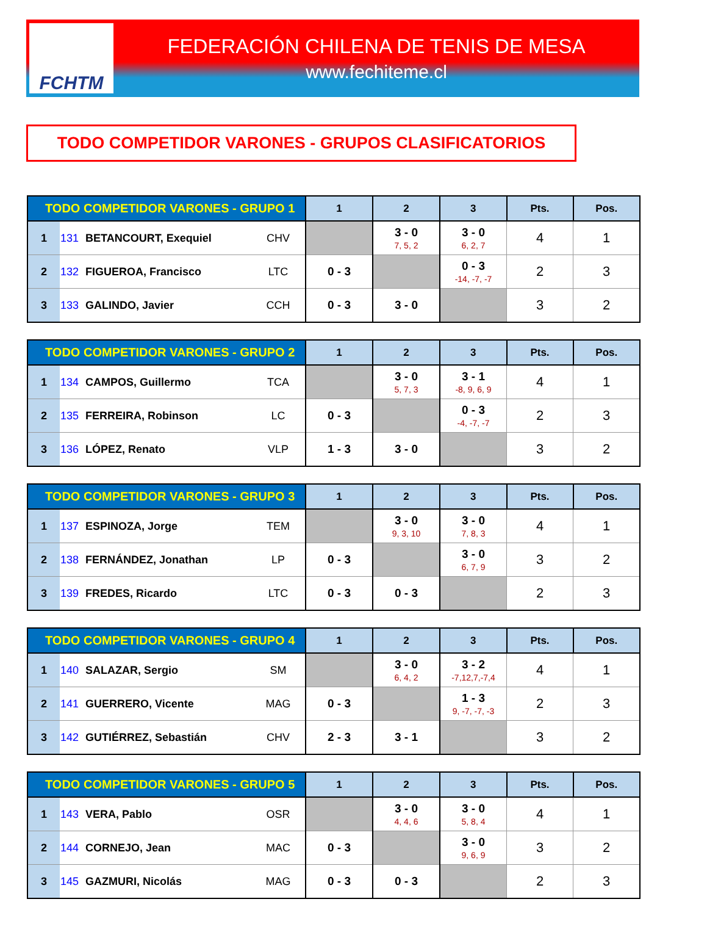FCHTM
FEDERACIÓN CHILENA DE TENIS DE MESA
www.fechiteme.cl
TODO COMPETIDOR VARONES - GRUPOS CLASIFICATORIOS
| TODO COMPETIDOR VARONES - GRUPO 1 | | | | 1 | 2 | 3 | Pts. | Pos. |
| --- | --- | --- | --- | --- | --- | --- | --- | --- |
| 1 | 131 | BETANCOURT, Exequiel | CHV | | 3 - 0 7, 5, 2 | 3 - 0 6, 2, 7 | 4 | 1 |
| 2 | 132 | FIGUEROA, Francisco | LTC | 0 - 3 | | 0 - 3 -14, -7, -7 | 2 | 3 |
| 3 | 133 | GALINDO, Javier | CCH | 0 - 3 | 3 - 0 | | 3 | 2 |
| TODO COMPETIDOR VARONES - GRUPO 2 | | | | 1 | 2 | 3 | Pts. | Pos. |
| --- | --- | --- | --- | --- | --- | --- | --- | --- |
| 1 | 134 | CAMPOS, Guillermo | TCA | | 3 - 0 5, 7, 3 | 3 - 1 -8, 9, 6, 9 | 4 | 1 |
| 2 | 135 | FERREIRA, Robinson | LC | 0 - 3 | | 0 - 3 -4, -7, -7 | 2 | 3 |
| 3 | 136 | LÓPEZ, Renato | VLP | 1 - 3 | 3 - 0 | | 3 | 2 |
| TODO COMPETIDOR VARONES - GRUPO 3 | | | | 1 | 2 | 3 | Pts. | Pos. |
| --- | --- | --- | --- | --- | --- | --- | --- | --- |
| 1 | 137 | ESPINOZA, Jorge | TEM | | 3 - 0 9, 3, 10 | 3 - 0 7, 8, 3 | 4 | 1 |
| 2 | 138 | FERNÁNDEZ, Jonathan | LP | 0 - 3 | | 3 - 0 6, 7, 9 | 3 | 2 |
| 3 | 139 | FREDES, Ricardo | LTC | 0 - 3 | 0 - 3 | | 2 | 3 |
| TODO COMPETIDOR VARONES - GRUPO 4 | | | | 1 | 2 | 3 | Pts. | Pos. |
| --- | --- | --- | --- | --- | --- | --- | --- | --- |
| 1 | 140 | SALAZAR, Sergio | SM | | 3 - 0 6, 4, 2 | 3 - 2 -7,12,7,-7,4 | 4 | 1 |
| 2 | 141 | GUERRERO, Vicente | MAG | 0 - 3 | | 1 - 3 9, -7, -7, -3 | 2 | 3 |
| 3 | 142 | GUTIÉRREZ, Sebastián | CHV | 2 - 3 | 3 - 1 | | 3 | 2 |
| TODO COMPETIDOR VARONES - GRUPO 5 | | | | 1 | 2 | 3 | Pts. | Pos. |
| --- | --- | --- | --- | --- | --- | --- | --- | --- |
| 1 | 143 | VERA, Pablo | OSR | | 3 - 0 4, 4, 6 | 3 - 0 5, 8, 4 | 4 | 1 |
| 2 | 144 | CORNEJO, Jean | MAC | 0 - 3 | | 3 - 0 9, 6, 9 | 3 | 2 |
| 3 | 145 | GAZMURI, Nicolás | MAG | 0 - 3 | 0 - 3 | | 2 | 3 |